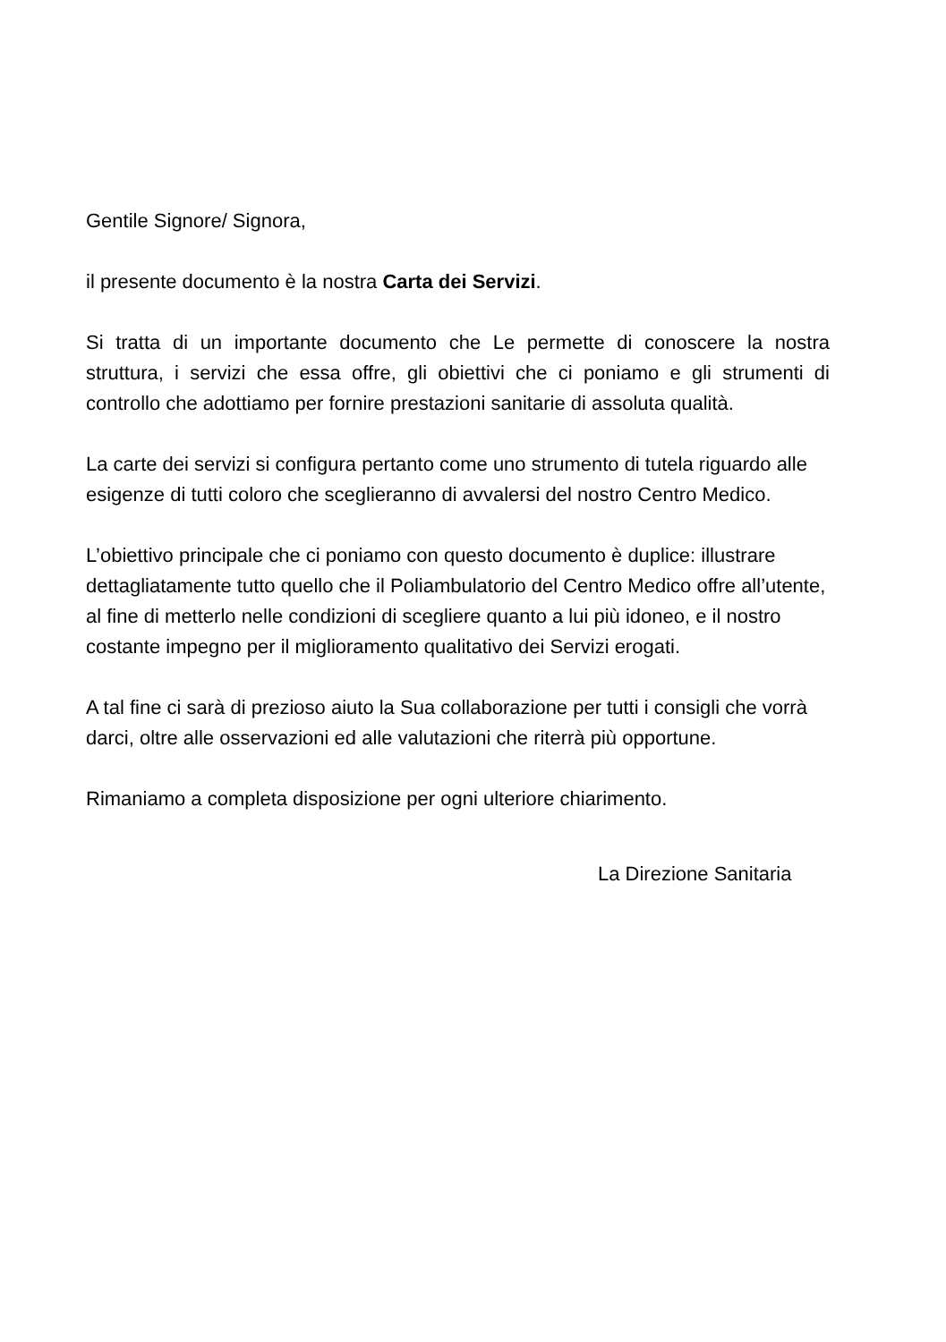Gentile Signore/ Signora,
il presente documento è la nostra Carta dei Servizi.
Si tratta di un importante documento che Le permette di conoscere la nostra struttura, i servizi che essa offre, gli obiettivi che ci poniamo e gli strumenti di controllo che adottiamo per fornire prestazioni sanitarie di assoluta qualità.
La carte dei servizi si configura pertanto come uno strumento di tutela riguardo alle esigenze di tutti coloro che sceglieranno di avvalersi del nostro Centro Medico.
L’obiettivo principale che ci poniamo con questo documento è duplice: illustrare dettagliatamente tutto quello che il Poliambulatorio del Centro Medico offre all’utente, al fine di metterlo nelle condizioni di scegliere quanto a lui più idoneo, e il nostro costante impegno per il miglioramento qualitativo dei Servizi erogati.
A tal fine ci sarà di prezioso aiuto la Sua collaborazione per tutti i consigli che vorrà darci, oltre alle osservazioni ed alle valutazioni che riterrà più opportune.
Rimaniamo a completa disposizione per ogni ulteriore chiarimento.
La Direzione Sanitaria